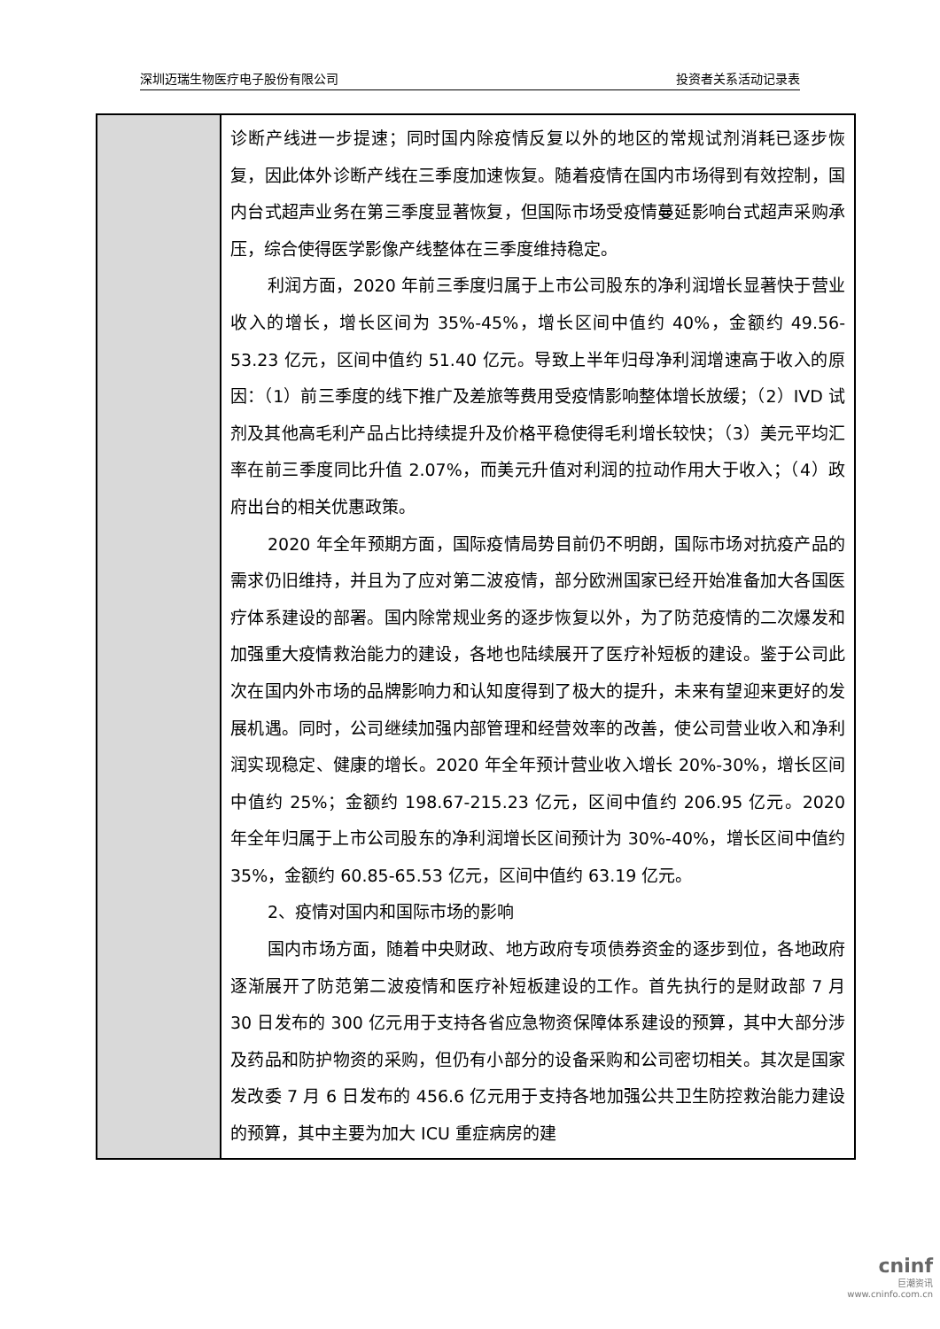深圳迈瑞生物医疗电子股份有限公司 投资者关系活动记录表
| | 诊断产线进一步提速；同时国内除疫情反复以外的地区的常规试剂消耗已逐步恢复，因此体外诊断产线在三季度加速恢复。随着疫情在国内市场得到有效控制，国内台式超声业务在第三季度显著恢复，但国际市场受疫情蔓延影响台式超声采购承压，综合使得医学影像产线整体在三季度维持稳定。 利润方面，2020 年前三季度归属于上市公司股东的净利润增长显著快于营业收入的增长，增长区间为 35%-45%，增长区间中值约 40%，金额约 49.56-53.23 亿元，区间中值约 51.40 亿元。导致上半年归母净利润增速高于收入的原因：（1）前三季度的线下推广及差旅等费用受疫情影响整体增长放缓；（2）IVD 试剂及其他高毛利产品占比持续提升及价格平稳使得毛利增长较快；（3）美元平均汇率在前三季度同比升值 2.07%，而美元升值对利润的拉动作用大于收入；（4）政府出台的相关优惠政策。 2020 年全年预期方面，国际疫情局势目前仍不明朗，国际市场对抗疫产品的需求仍旧维持，并且为了应对第二波疫情，部分欧洲国家已经开始准备加大各国医疗体系建设的部署。国内除常规业务的逐步恢复以外，为了防范疫情的二次爆发和加强重大疫情救治能力的建设，各地也陆续展开了医疗补短板的建设。鉴于公司此次在国内外市场的品牌影响力和认知度得到了极大的提升，未来有望迎来更好的发展机遇。同时，公司继续加强内部管理和经营效率的改善，使公司营业收入和净利润实现稳定、健康的增长。2020 年全年预计营业收入增长 20%-30%，增长区间中值约 25%；金额约 198.67-215.23 亿元，区间中值约 206.95 亿元。2020 年全年归属于上市公司股东的净利润增长区间预计为 30%-40%，增长区间中值约 35%，金额约 60.85-65.53 亿元，区间中值约 63.19 亿元。 2、疫情对国内和国际市场的影响 国内市场方面，随着中央财政、地方政府专项债券资金的逐步到位，各地政府逐渐展开了防范第二波疫情和医疗补短板建设的工作。首先执行的是财政部 7 月 30 日发布的 300 亿元用于支持各省应急物资保障体系建设的预算，其中大部分涉及药品和防护物资的采购，但仍有小部分的设备采购和公司密切相关。其次是国家发改委 7 月 6 日发布的 456.6 亿元用于支持各地加强公共卫生防控救治能力建设的预算，其中主要为加大 ICU 重症病房的建 |
cninf
巨潮资讯
www.cninfo.com.cn